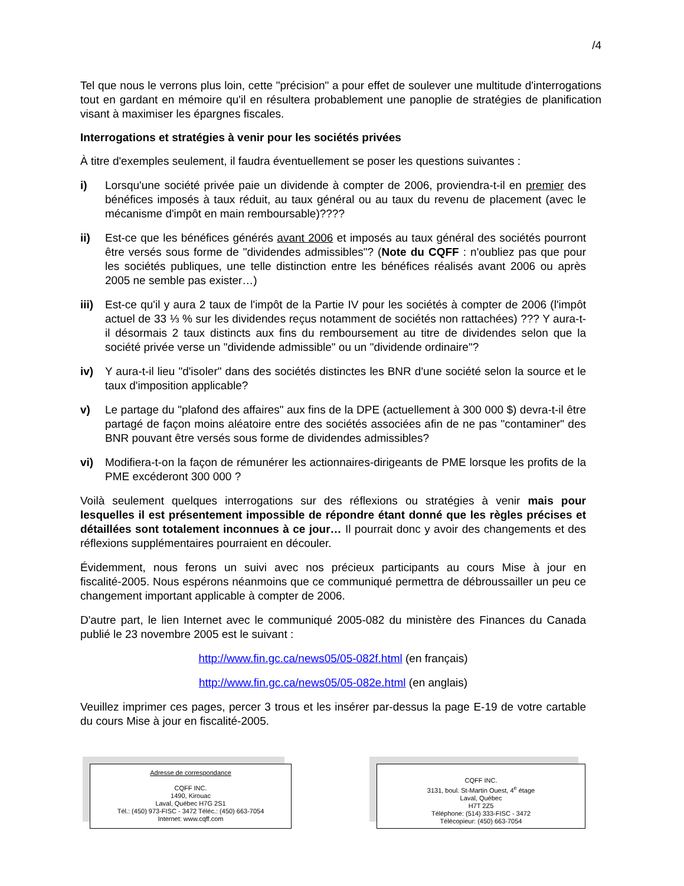/4
Tel que nous le verrons plus loin, cette "précision" a pour effet de soulever une multitude d'interrogations tout en gardant en mémoire qu'il en résultera probablement une panoplie de stratégies de planification visant à maximiser les épargnes fiscales.
Interrogations et stratégies à venir pour les sociétés privées
À titre d'exemples seulement, il faudra éventuellement se poser les questions suivantes :
i) Lorsqu'une société privée paie un dividende à compter de 2006, proviendra-t-il en premier des bénéfices imposés à taux réduit, au taux général ou au taux du revenu de placement (avec le mécanisme d'impôt en main remboursable)????
ii) Est-ce que les bénéfices générés avant 2006 et imposés au taux général des sociétés pourront être versés sous forme de "dividendes admissibles"? (Note du CQFF : n'oubliez pas que pour les sociétés publiques, une telle distinction entre les bénéfices réalisés avant 2006 ou après 2005 ne semble pas exister…)
iii)
Est-ce qu'il y aura 2 taux de l'impôt de la Partie IV pour les sociétés à compter de 2006 (l'impôt actuel de 33 ⅓ % sur les dividendes reçus notamment de sociétés non rattachées) ??? Y aura-t-il désormais 2 taux distincts aux fins du remboursement au titre de dividendes selon que la société privée verse un "dividende admissible" ou un "dividende ordinaire"?
iv) Y aura-t-il lieu "d'isoler" dans des sociétés distinctes les BNR d'une société selon la source et le taux d'imposition applicable?
v) Le partage du "plafond des affaires" aux fins de la DPE (actuellement à 300 000 $) devra-t-il être partagé de façon moins aléatoire entre des sociétés associées afin de ne pas "contaminer" des BNR pouvant être versés sous forme de dividendes admissibles?
vi) Modifiera-t-on la façon de rémunérer les actionnaires-dirigeants de PME lorsque les profits de la PME excéderont 300 000 ?
Voilà seulement quelques interrogations sur des réflexions ou stratégies à venir mais pour lesquelles il est présentement impossible de répondre étant donné que les règles précises et détaillées sont totalement inconnues à ce jour… Il pourrait donc y avoir des changements et des réflexions supplémentaires pourraient en découler.
Évidemment, nous ferons un suivi avec nos précieux participants au cours Mise à jour en fiscalité-2005. Nous espérons néanmoins que ce communiqué permettra de débroussailler un peu ce changement important applicable à compter de 2006.
D'autre part, le lien Internet avec le communiqué 2005-082 du ministère des Finances du Canada publié le 23 novembre 2005 est le suivant :
http://www.fin.gc.ca/news05/05-082f.html (en français)
http://www.fin.gc.ca/news05/05-082e.html (en anglais)
Veuillez imprimer ces pages, percer 3 trous et les insérer par-dessus la page E-19 de votre cartable du cours Mise à jour en fiscalité-2005.
Adresse de correspondance
CQFF INC.
1490, Kirouac
Laval, Québec H7G 2S1
Tél.: (450) 973-FISC - 3472 Téléc.: (450) 663-7054
Internet: www.cqff.com
CQFF INC.
3131, boul. St-Martin Ouest, 4<sup>e</sup> étage
Laval, Québec
H7T 2Z5
Téléphone: (514) 333-FISC - 3472
Télécopieur: (450) 663-7054